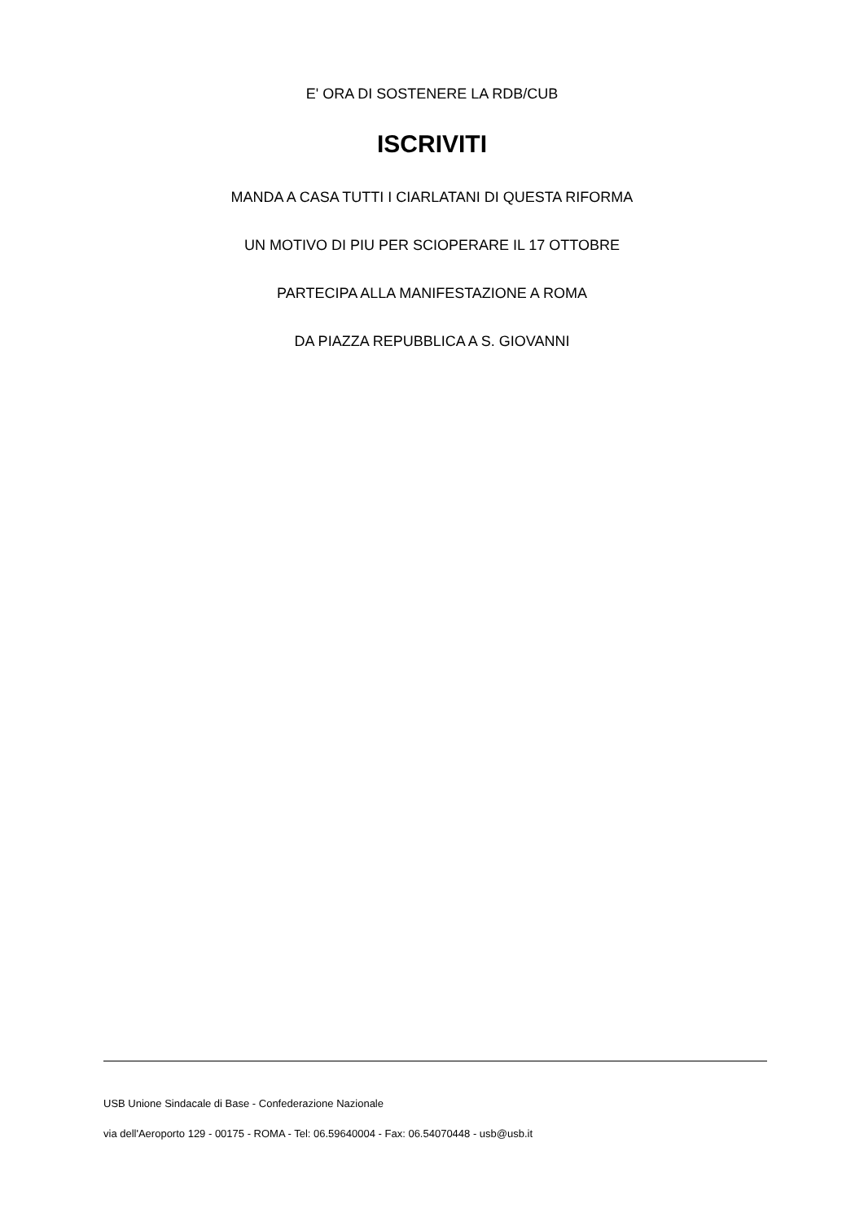E' ORA DI SOSTENERE LA RDB/CUB
ISCRIVITI
MANDA A CASA TUTTI I CIARLATANI DI QUESTA RIFORMA
UN MOTIVO DI PIU PER SCIOPERARE IL 17 OTTOBRE
PARTECIPA ALLA MANIFESTAZIONE A ROMA
DA PIAZZA REPUBBLICA A S. GIOVANNI
USB Unione Sindacale di Base - Confederazione Nazionale
via dell'Aeroporto 129 - 00175 - ROMA - Tel: 06.59640004 - Fax: 06.54070448 - usb@usb.it